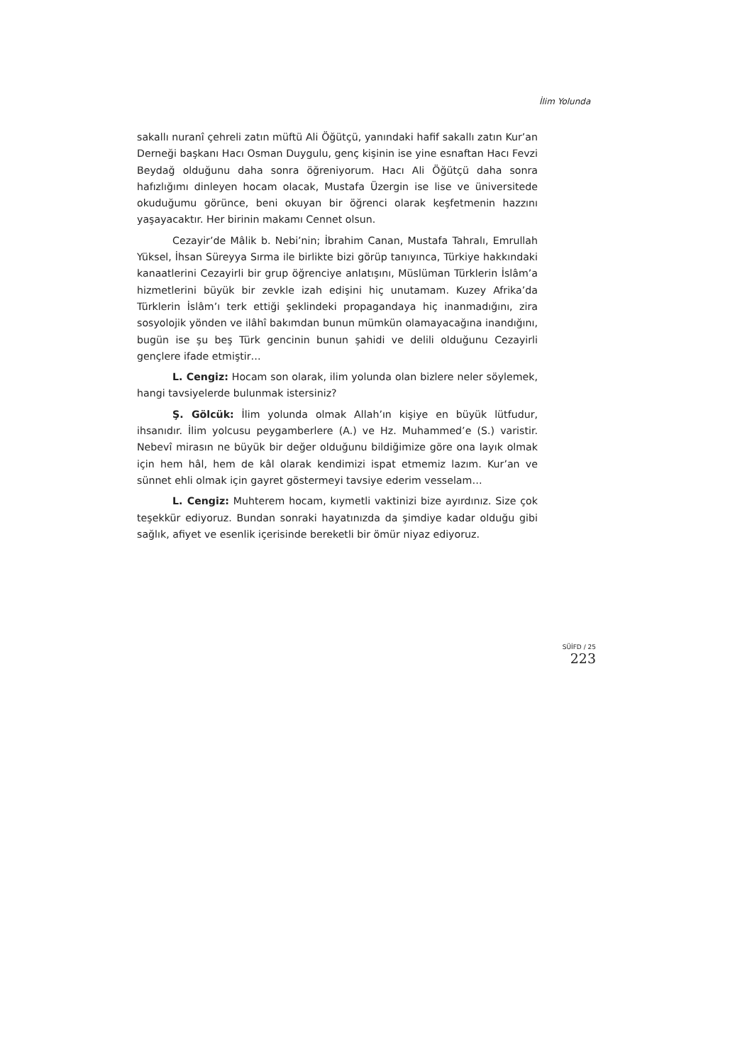İlim Yolunda
sakallı nuranî çehreli zatın müftü Ali Öğütçü, yanındaki hafif sakallı zatın Kur’an Derneği başkanı Hacı Osman Duygulu, genç kişinin ise yine esnaftan Hacı Fevzi Beydağ olduğunu daha sonra öğreniyorum. Hacı Ali Öğütçü daha sonra hafızlığımı dinleyen hocam olacak, Mustafa Üzergin ise lise ve üniversitede okuduğumu görünce, beni okuyan bir öğrenci olarak keşfetmenin hazzını yaşayacaktır. Her birinin makamı Cennet olsun.
Cezayir’de Mâlik b. Nebi’nin; İbrahim Canan, Mustafa Tahralı, Emrullah Yüksel, İhsan Süreyya Sırma ile birlikte bizi görüp tanıyınca, Türkiye hakkındaki kanaatlerini Cezayirli bir grup öğrenciye anlatışını, Müslüman Türklerin İslâm’a hizmetlerini büyük bir zevkle izah edişini hiç unutamam. Kuzey Afrika’da Türklerin İslâm’ı terk ettiği şeklindeki propagandaya hiç inanmadığını, zira sosyolojik yönden ve ilâhî bakımdan bunun mümkün olamayacağına inandığını, bugün ise şu beş Türk gencinin bunun şahidi ve delili olduğunu Cezayirli gençlere ifade etmiştir…
L. Cengiz: Hocam son olarak, ilim yolunda olan bizlere neler söylemek, hangi tavsiyelerde bulunmak istersiniz?
Ş. Gölcük: İlim yolunda olmak Allah’ın kişiye en büyük lütfudur, ihsanıdır. İlim yolcusu peygamberlere (A.) ve Hz. Muhammed’e (S.) varistir. Nebevî mirasın ne büyük bir değer olduğunu bildiğimize göre ona layık olmak için hem hâl, hem de kâl olarak kendimizi ispat etmemiz lazım. Kur’an ve sünnet ehli olmak için gayret göstermeyi tavsiye ederim vesselam…
L. Cengiz: Muhterem hocam, kıymetli vaktinizi bize ayırdınız. Size çok teşekkür ediyoruz. Bundan sonraki hayatınızda da şimdiye kadar olduğu gibi sağlık, afiyet ve esenlik içerisinde bereketli bir ömür niyaz ediyoruz.
SÜİFD / 25
223